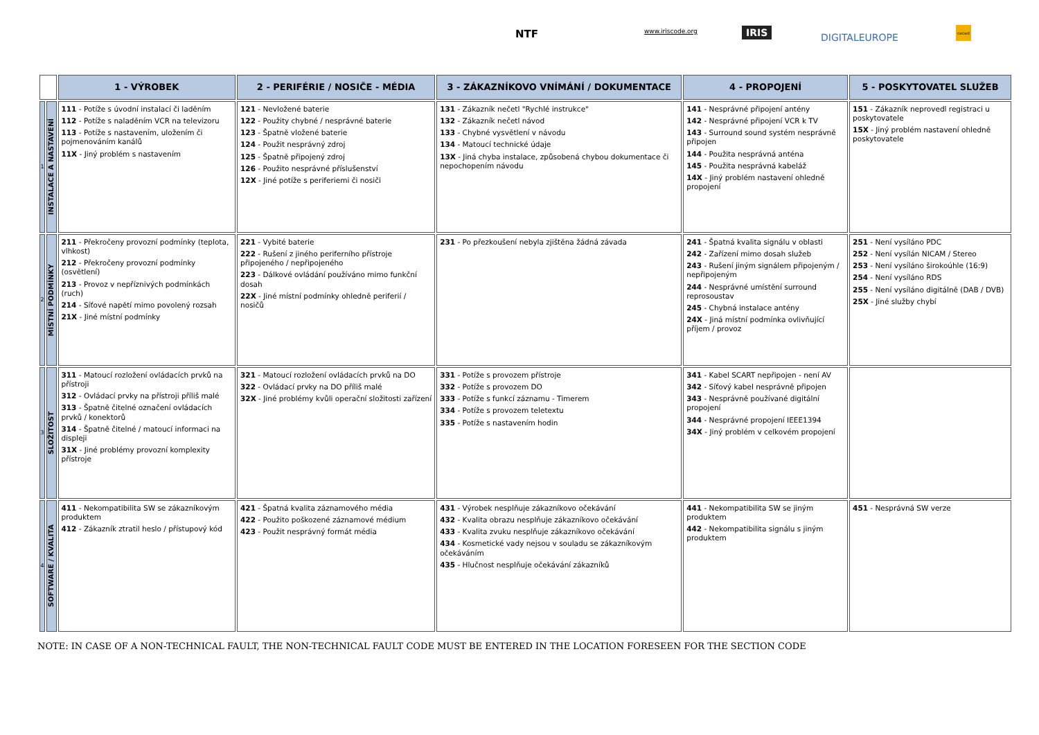NTF www.iriscode.org IRIS
DIGITALEUROPE
ceced
| | | 1 - VÝROBEK | 2 - PERIFÉRIE / NOSIČE - MÉDIA | 3 - ZÁKAZNÍKOVO VNÍMÁNÍ / DOKUMENTACE | 4 - PROPOJENÍ | 5 - POSKYTOVATEL SLUŽEB |
| 1 | INSTALACE A NASTAVENÍ | 111 - Potíže s úvodní instalací či laděním 112 - Potíže s naladěním VCR na televizoru 113 - Potíže s nastavením, uložením či pojmenováním kanálů 11X - Jiný problém s nastavením | 121 - Nevložené baterie 122 - Použity chybné / nesprávné baterie 123 - Špatně vložené baterie 124 - Použit nesprávný zdroj 125 - Špatně připojený zdroj 126 - Použito nesprávné příslušenství 12X - Jiné potíže s periferiemi či nosiči | 131 - Zákazník nečetl "Rychlé instrukce" 132 - Zákazník nečetl návod 133 - Chybné vysvětlení v návodu 134 - Matoucí technické údaje 13X - Jiná chyba instalace, způsobená chybou dokumentace či nepochopením návodu | 141 - Nesprávné připojení antény 142 - Nesprávné připojení VCR k TV 143 - Surround sound systém nesprávně připojen 144 - Použita nesprávná anténa 145 - Použita nesprávná kabeláž 14X - Jiný problém nastavení ohledně propojení | 151 - Zákazník neprovedl registraci u poskytovatele 15X - Jiný problém nastavení ohledně poskytovatele |
| 2 | MÍSTNÍ PODMÍNKY | 211 - Překročeny provozní podmínky (teplota, vlhkost) 212 - Překročeny provozní podmínky (osvětlení) 213 - Provoz v nepříznivých podmínkách (ruch) 214 - Síťové napětí mimo povolený rozsah 21X - Jiné místní podmínky | 221 - Vybité baterie 222 - Rušení z jiného periferního přístroje připojeného / nepřipojeného 223 - Dálkové ovládání používáno mimo funkční dosah 22X - Jiné místní podmínky ohledně periferií / nosičů | 231 - Po přezkoušení nebyla zjištěna žádná závada | 241 - Špatná kvalita signálu v oblasti 242 - Zařízení mimo dosah služeb 243 - Rušení jiným signálem připojeným / nepřipojeným 244 - Nesprávné umístění surround reprosoustav 245 - Chybná instalace antény 24X - Jiná místní podmínka ovlivňující příjem / provoz | 251 - Není vysíláno PDC 252 - Není vysílán NICAM / Stereo 253 - Není vysíláno širokoúhle (16:9) 254 - Není vysíláno RDS 255 - Není vysíláno digitálně (DAB / DVB) 25X - Jiné služby chybí |
| 3 | SLOŽITOST | 311 - Matoucí rozložení ovládacích prvků na přístroji 312 - Ovládací prvky na přístroji příliš malé 313 - Špatně čitelné označení ovládacích prvků / konektorů 314 - Špatně čitelné / matoucí informaci na displeji 31X - Jiné problémy provozní komplexity přístroje | 321 - Matoucí rozložení ovládacích prvků na DO 322 - Ovládací prvky na DO příliš malé 32X - Jiné problémy kvůli operační složitosti zařízení | 331 - Potíže s provozem přístroje 332 - Potíže s provozem DO 333 - Potíže s funkcí záznamu - Timerem 334 - Potíže s provozem teletextu 335 - Potíže s nastavením hodin | 341 - Kabel SCART nepřipojen - není AV 342 - Síťový kabel nesprávně připojen 343 - Nesprávně používané digitální propojení 344 - Nesprávné propojení IEEE1394 34X - Jiný problém v celkovém propojení | |
| 4 | SOFTWARE / KVALITA | 411 - Nekompatibilita SW se zákazníkovým produktem 412 - Zákazník ztratil heslo / přístupový kód | 421 - Špatná kvalita záznamového média 422 - Použito poškozené záznamové médium 423 - Použit nesprávný formát média | 431 - Výrobek nesplňuje zákazníkovo očekávání 432 - Kvalita obrazu nesplňuje zákazníkovo očekávání 433 - Kvalita zvuku nesplňuje zákazníkovo očekávání 434 - Kosmetické vady nejsou v souladu se zákazníkovým očekáváním 435 - Hlučnost nesplňuje očekávání zákazníků | 441 - Nekompatibilita SW se jiným produktem 442 - Nekompatibilita signálu s jiným produktem | 451 - Nesprávná SW verze |
NOTE: IN CASE OF A NON-TECHNICAL FAULT, THE NON-TECHNICAL FAULT CODE MUST BE ENTERED IN THE LOCATION FORESEEN FOR THE SECTION CODE